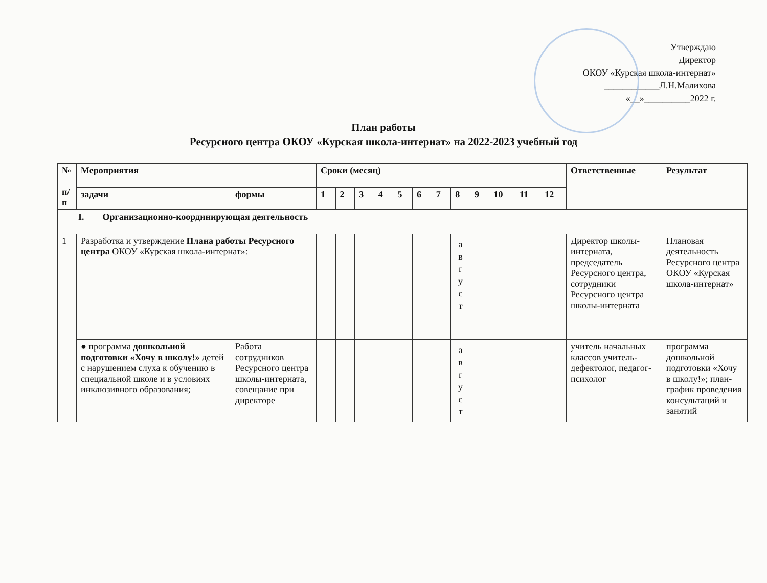Утверждаю
Директор
ОКОУ «Курская школа-интернат»
____________Л.Н.Малихова
«__»__________2022 г.
План работы
Ресурсного центра ОКОУ «Курская школа-интернат» на 2022-2023 учебный год
| № п/п | Мероприятия | | Сроки (месяц) | | | | | | | | | | | | Ответственные | Результат |
| --- | --- | --- | --- | --- | --- | --- | --- | --- | --- | --- | --- | --- | --- | --- | --- | --- |
| | задачи | формы | 1 | 2 | 3 | 4 | 5 | 6 | 7 | 8 | 9 | 10 | 11 | 12 | | |
| I. Организационно-координирующая деятельность | | | | | | | | | | | | | | | | |
| 1 | Разработка и утверждение Плана работы Ресурсного центра ОКОУ «Курская школа-интернат»: | | | | | | | | | а в г у с т | | | | | Директор школы-интерната, председатель Ресурсного центра, сотрудники Ресурсного центра школы-интерната | Плановая деятельность Ресурсного центра ОКОУ «Курская школа-интернат» |
| | ● программа дошкольной подготовки «Хочу в школу!» детей с нарушением слуха к обучению в специальной школе и в условиях инклюзивного образования; | Работа сотрудников Ресурсного центра школы-интерната, совещание при директоре | | | | | | | | а в г у с т | | | | | учитель начальных классов учитель-дефектолог, педагог-психолог | программа дошкольной подготовки «Хочу в школу!»; план-график проведения консультаций и занятий |